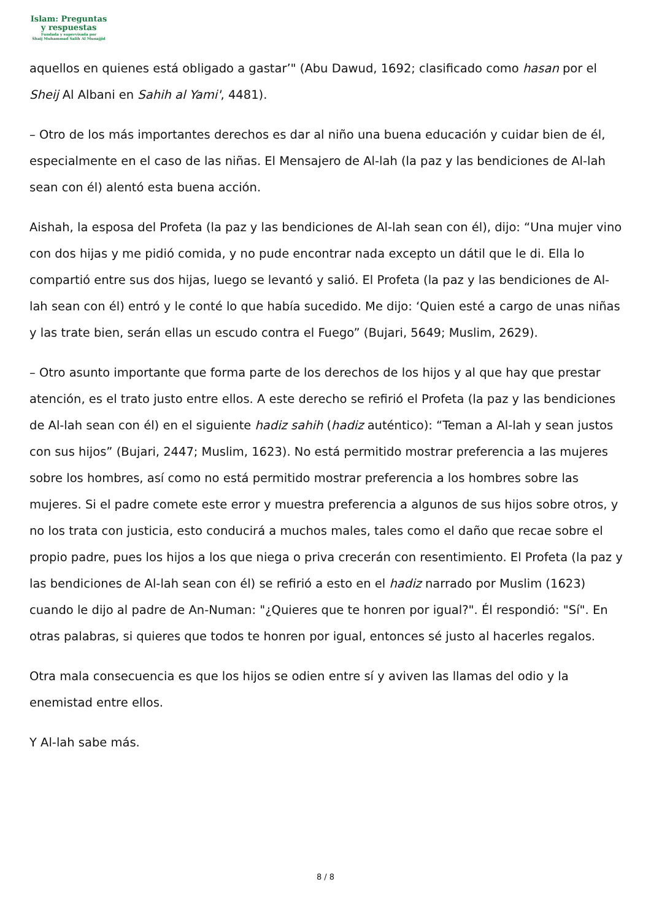Islam: Preguntas
y respuestas
Fundada y supervisada por
Shaij Muhammad Salih Al Munajjid
aquellos en quienes está obligado a gastar’" (Abu Dawud, 1692; clasificado como hasan por el Sheij Al Albani en Sahih al Yami', 4481).
– Otro de los más importantes derechos es dar al niño una buena educación y cuidar bien de él, especialmente en el caso de las niñas. El Mensajero de Al-lah (la paz y las bendiciones de Al-lah sean con él) alentó esta buena acción.
Aishah, la esposa del Profeta (la paz y las bendiciones de Al-lah sean con él), dijo: “Una mujer vino con dos hijas y me pidió comida, y no pude encontrar nada excepto un dátil que le di. Ella lo compartió entre sus dos hijas, luego se levantó y salió. El Profeta (la paz y las bendiciones de Al-lah sean con él) entró y le conté lo que había sucedido. Me dijo: ‘Quien esté a cargo de unas niñas y las trate bien, serán ellas un escudo contra el Fuego” (Bujari, 5649; Muslim, 2629).
– Otro asunto importante que forma parte de los derechos de los hijos y al que hay que prestar atención, es el trato justo entre ellos. A este derecho se refirió el Profeta (la paz y las bendiciones de Al-lah sean con él) en el siguiente hadiz sahih (hadiz auténtico): “Teman a Al-lah y sean justos con sus hijos” (Bujari, 2447; Muslim, 1623). No está permitido mostrar preferencia a las mujeres sobre los hombres, así como no está permitido mostrar preferencia a los hombres sobre las mujeres. Si el padre comete este error y muestra preferencia a algunos de sus hijos sobre otros, y no los trata con justicia, esto conducirá a muchos males, tales como el daño que recae sobre el propio padre, pues los hijos a los que niega o priva crecerán con resentimiento. El Profeta (la paz y las bendiciones de Al-lah sean con él) se refirió a esto en el hadiz narrado por Muslim (1623) cuando le dijo al padre de An-Numan: "¿Quieres que te honren por igual?". Él respondió: "Sí". En otras palabras, si quieres que todos te honren por igual, entonces sé justo al hacerles regalos.
Otra mala consecuencia es que los hijos se odien entre sí y aviven las llamas del odio y la enemistad entre ellos.
Y Al-lah sabe más.
8 / 8